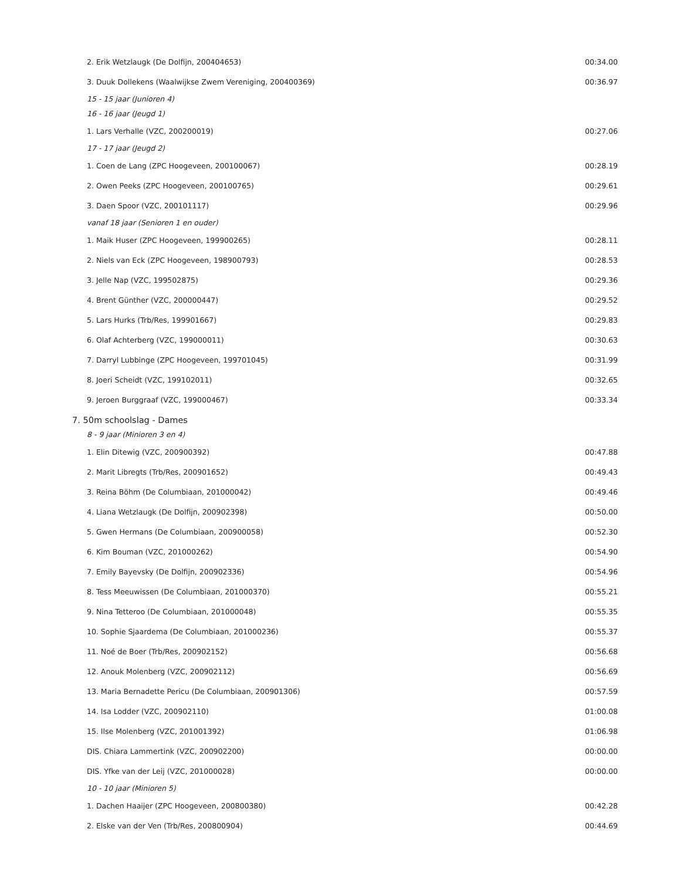| 2. Erik Wetzlaugk (De Dolfijn, 200404653) | 00:34.00 |
| 3. Duuk Dollekens (Waalwijkse Zwem Vereniging, 200400369) | 00:36.97 |
| 15 - 15 jaar (Junioren 4) | |
| 16 - 16 jaar (Jeugd 1) | |
| 1. Lars Verhalle (VZC, 200200019) | 00:27.06 |
| 17 - 17 jaar (Jeugd 2) | |
| 1. Coen de Lang (ZPC Hoogeveen, 200100067) | 00:28.19 |
| 2. Owen Peeks (ZPC Hoogeveen, 200100765) | 00:29.61 |
| 3. Daen Spoor (VZC, 200101117) | 00:29.96 |
| vanaf 18 jaar (Senioren 1 en ouder) | |
| 1. Maik Huser (ZPC Hoogeveen, 199900265) | 00:28.11 |
| 2. Niels van Eck (ZPC Hoogeveen, 198900793) | 00:28.53 |
| 3. Jelle Nap (VZC, 199502875) | 00:29.36 |
| 4. Brent Günther (VZC, 200000447) | 00:29.52 |
| 5. Lars Hurks (Trb/Res, 199901667) | 00:29.83 |
| 6. Olaf Achterberg (VZC, 199000011) | 00:30.63 |
| 7. Darryl Lubbinge (ZPC Hoogeveen, 199701045) | 00:31.99 |
| 8. Joeri Scheidt (VZC, 199102011) | 00:32.65 |
| 9. Jeroen Burggraaf (VZC, 199000467) | 00:33.34 |
| 7. 50m schoolslag - Dames | |
| 8 - 9 jaar (Minioren 3 en 4) | |
| 1. Elin Ditewig (VZC, 200900392) | 00:47.88 |
| 2. Marit Libregts (Trb/Res, 200901652) | 00:49.43 |
| 3. Reina Böhm (De Columbiaan, 201000042) | 00:49.46 |
| 4. Liana Wetzlaugk (De Dolfijn, 200902398) | 00:50.00 |
| 5. Gwen Hermans (De Columbiaan, 200900058) | 00:52.30 |
| 6. Kim Bouman (VZC, 201000262) | 00:54.90 |
| 7. Emily Bayevsky (De Dolfijn, 200902336) | 00:54.96 |
| 8. Tess Meeuwissen (De Columbiaan, 201000370) | 00:55.21 |
| 9. Nina Tetteroo (De Columbiaan, 201000048) | 00:55.35 |
| 10. Sophie Sjaardema (De Columbiaan, 201000236) | 00:55.37 |
| 11. Noé de Boer (Trb/Res, 200902152) | 00:56.68 |
| 12. Anouk Molenberg (VZC, 200902112) | 00:56.69 |
| 13. Maria Bernadette Pericu (De Columbiaan, 200901306) | 00:57.59 |
| 14. Isa Lodder (VZC, 200902110) | 01:00.08 |
| 15. Ilse Molenberg (VZC, 201001392) | 01:06.98 |
| DIS. Chiara Lammertink (VZC, 200902200) | 00:00.00 |
| DIS. Yfke van der Leij (VZC, 201000028) | 00:00.00 |
| 10 - 10 jaar (Minioren 5) | |
| 1. Dachen Haaijer (ZPC Hoogeveen, 200800380) | 00:42.28 |
| 2. Elske van der Ven (Trb/Res, 200800904) | 00:44.69 |